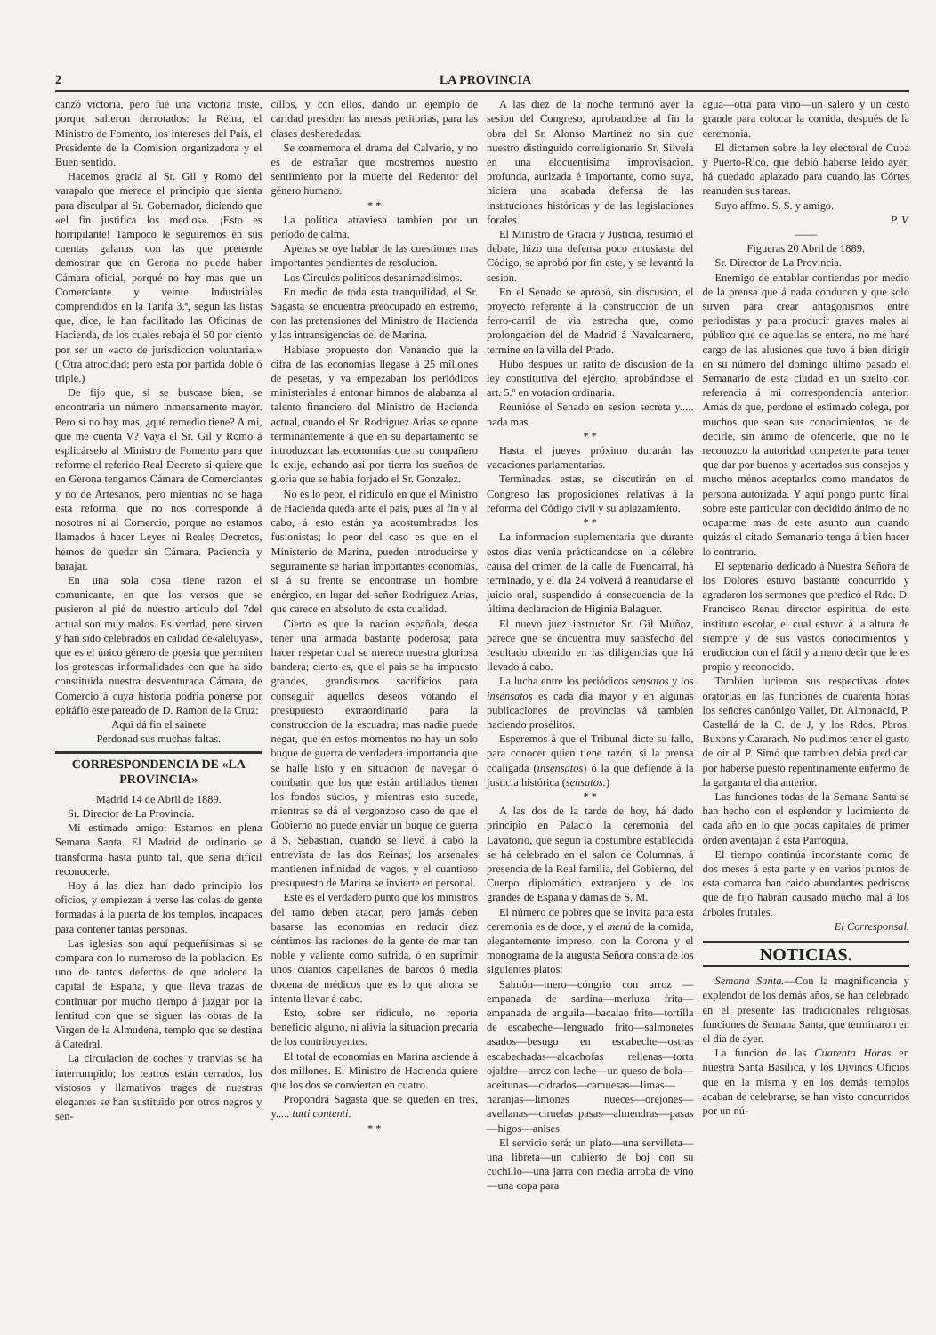2 LA PROVINCIA
canzó victoria, pero fué una victoria triste, porque salieron derrotados: la Reina, el Ministro de Fomento, los intereses del País, el Presidente de la Comision organizadora y el Buen sentido.
Hacemos gracia al Sr. Gil y Romo del varapalo que merece el principio que sienta para disculpar al Sr. Gobernador, diciendo que «el fin justifica los medios». ¡Esto es horripilante! Tampoco le seguiremos en sus cuentas galanas con las que pretende demostrar que en Gerona no puede haber Cámara oficial, porqué no hay mas que un Comerciante y veinte Industriales comprendidos en la Tarifa 3.ª, segun las listas que, dice, le han facilitado las Oficinas de Hacienda, de los cuales rebaja el 50 por ciento por ser un «acto de jurisdiccion voluntaria.» (¡Otra atrocidad; pero esta por partida doble ó triple.)
De fijo que, si se buscase bien, se encontraria un número inmensamente mayor. Pero si no hay mas, ¿qué remedio tiene? A mi, que me cuenta V? Vaya el Sr. Gil y Romo á esplicárselo al Ministro de Fomento para que reforme el referido Real Decreto si quiere que en Gerona tengamos Cámara de Comerciantes y no de Artesanos, pero mientras no se haga esta reforma, que no nos corresponde á nosotros ni al Comercio, porque no estamos llamados á hacer Leyes ni Reales Decretos, hemos de quedar sin Cámara. Paciencia y barajar.
En una sola cosa tiene razon el comunicante, en que los versos que se pusieron al pié de nuestro artículo del 7del actual son muy malos. Es verdad, pero sirven y han sido celebrados en calidad de«aleluyas», que es el único género de poesia que permiten los grotescas informalidades con que ha sido constituida nuestra desventurada Cámara, de Comercio á cuya historia podria ponerse por epitáfio este pareado de D. Ramon de la Cruz:
Aqui dá fin el sainete
Perdonad sus muchas faltas.
CORRESPONDENCIA DE «LA PROVINCIA»
Madrid 14 de Abril de 1889.
Sr. Director de La Provincia.
Mi estimado amigo: Estamos en plena Semana Santa. El Madrid de ordinario se transforma hasta punto tal, que seria difícil reconocerle.
Hoy á las diez han dado principio los oficios, y empiezan á verse las colas de gente formadas á la puerta de los templos, incapaces para contener tantas personas.
Las iglesias son aquí pequeñísimas si se compara con lo numeroso de la poblacion. Es uno de tantos defectos de que adolece la capital de España, y que lleva trazas de continuar por mucho tiempo á juzgar por la lentitud con que se siguen las obras de la Virgen de la Almudena, templo que se destina á Catedral.
La circulacion de coches y tranvias se ha interrumpido; los teatros están cerrados, los vistosos y llamativos trages de nuestras elegantes se han sustituido por otros negros y sen-
cillos, y con ellos, dando un ejemplo de caridad presiden las mesas petitorias, para las clases desheredadas.
Se conmemora el drama del Calvario, y no es de estrañar que mostremos nuestro sentimiento por la muerte del Redentor del género humano.
* *
La política atraviesa tambien por un período de calma.
Apenas se oye hablar de las cuestiones mas importantes pendientes de resolucion.
Los Círculos políticos desanimadísimos.
En medio de toda esta tranquilidad, el Sr. Sagasta se encuentra preocupado en estremo, con las pretensiones del Ministro de Hacienda y las intransigencias del de Marina.
Habíase propuesto don Venancio que la cifra de las economías llegase á 25 millones de pesetas, y ya empezaban los periódicos ministeriales á entonar himnos de alabanza al talento financiero del Ministro de Hacienda actual, cuando el Sr. Rodriguez Arias se opone terminantemente á que en su departamento se introduzcan las economías que su compañero le exije, echando asi por tierra los sueños de gloria que se habia forjado el Sr. Gonzalez.
No es lo peor, el ridículo en que el Ministro de Hacienda queda ante el pais, pues al fin y al cabo, á esto están ya acostumbrados los fusionistas; lo peor del caso es que en el Ministerio de Marina, pueden introducirse y seguramente se harian importantes economías, si á su frente se encontrase un hombre enérgico, en lugar del señor Rodriguez Arias, que carece en absoluto de esta cualidad.
Cierto es que la nacion española, desea tener una armada bastante poderosa; para hacer respetar cual se merece nuestra gloriosa bandera; cierto es, que el pais se ha impuesto grandes, grandisimos sacrificios para conseguir aquellos deseos votando el presupuesto extraordinario para la construccion de la escuadra; mas nadie puede negar, que en estos momentos no hay un solo buque de guerra de verdadera importancia que se halle listo y en situacion de navegar ó combatir, que los que están artillados tienen los fondos súcios, y mientras esto sucede, mientras se dá el vergonzoso caso de que el Gobierno no puede enviar un buque de guerra á S. Sebastian, cuando se llevó á cabo la entrevista de las dos Reinas; los arsenales mantienen infinidad de vagos, y el cuantioso presupuesto de Marina se invierte en personal.
Este es el verdadero punto que los ministros del ramo deben atacar, pero jamás deben basarse las economías en reducir diez céntimos las raciones de la gente de mar tan noble y valiente como sufrida, ó en suprimir unos cuantos capellanes de barcos ó media docena de médicos que es lo que ahora se intenta llevar á cabo.
Esto, sobre ser ridículo, no reporta beneficio alguno, ni alivia la situacion precaria de los contribuyentes.
El total de economías en Marina asciende á dos millones. El Ministro de Hacienda quiere que los dos se conviertan en cuatro.
Propondrá Sagasta que se queden en tres, y..... tutti contenti.
* *
A las diez de la noche terminó ayer la sesion del Congreso, aprobandose al fin la obra del Sr. Alonso Martinez no sin que nuestro distinguido correligionario Sr. Silvela en una elocuentísima improvisacion, profunda, aurizada é importante, como suya, hiciera una acabada defensa de las instituciones históricas y de las legislaciones forales.
El Ministro de Gracia y Justicia, resumió el debate, hizo una defensa poco entusiasta del Código, se aprobó por fin este, y se levantó la sesion.
En el Senado se aprobó, sin discusion, el proyecto referente á la construccion de un ferro-carril de via estrecha que, como prolongacion del de Madrid á Navalcarnero, termine en la villa del Prado.
Hubo despues un ratito de discusion de la ley constitutiva del ejército, aprobándose el art. 5.º en votacion ordinaria.
Reunióse el Senado en sesion secreta y..... nada mas.
* *
Hasta el jueves próximo durarán las vacaciones parlamentarias.
Terminadas estas, se discutirán en el Congreso las proposiciones relativas á la reforma del Código civil y su aplazamiento.
* *
La informacion suplementaria que durante estos dias venia prácticandose en la célebre causa del crimen de la calle de Fuencarral, há terminado, y el dia 24 volverá á reanudarse el juicio oral, suspendido á consecuencia de la última declaracion de Higinia Balaguer.
El nuevo juez instructor Sr. Gil Muñoz, parece que se encuentra muy satisfecho del resultado obtenido en las diligencias que há llevado á cabo.
La lucha entre los periódicos sensatos y los insensatos es cada dia mayor y en algunas publicaciones de provincias vá tambien haciendo prosélitos.
Esperemos á que el Tribunal dicte su fallo, para conocer quien tiene razón, si la prensa coaligada (insensatos) ó la que defiende á la justicia histórica (sensatos.)
* *
A las dos de la tarde de hoy, há dado principio en Palacio la ceremonia del Lavatorio, que segun la costumbre establecida se há celebrado en el salon de Columnas, á presencia de la Real familia, del Gobierno, del Cuerpo diplomático extranjero y de los grandes de España y damas de S. M.
El número de pobres que se invita para esta ceremonia es de doce, y el menú de la comida, elegantemente impreso, con la Corona y el monograma de la augusta Señora consta de los siguientes platos:
Salmón—mero—cóngrio con arroz —empanada de sardina—merluza frita—empanada de anguila—bacalao frito—tortilla de escabeche—lenguado frito—salmonetes asados—besugo en escabeche—ostras escabechadas—alcachofas rellenas—torta ojaldre—arroz con leche—un queso de bola—aceitunas—cidrados—camuesas—limas—naranjas—limones nueces—orejones—avellanas—ciruelas pasas—almendras—pasas—higos—anises.
El servicio será: un plato—una servilleta—una libreta—un cubierto de boj con su cuchillo—una jarra con media arroba de vino—una copa para
agua—otra para vino—un salero y un cesto grande para colocar la comida, después de la ceremonia.
El dictamen sobre la ley electoral de Cuba y Puerto-Rico, que debió haberse leido ayer, há quedado aplazado para cuando las Córtes reanuden sus tareas.
Suyo affmo. S. S. y amigo.
P. V.
——
Figueras 20 Abril de 1889.
Sr. Director de La Provincia.
Enemigo de entablar contiendas por medio de la prensa que á nada conducen y que solo sirven para crear antagonismos entre periodistas y para producir graves males al público que de aquellas se entera, no me haré cargo de las alusiones que tuvo á bien dirigir en su número del domingo último pasado el Semanario de esta ciudad en un suelto con referencia á mi correspondencia anterior: Amás de que, perdone el estimado colega, por muchos que sean sus conocimientos, he de decirle, sin ánimo de ofenderle, que no le reconozco la autoridad competente para tener que dar por buenos y acertados sus consejos y mucho ménos aceptarlos como mandatos de persona autorizada. Y aquí pongo punto final sobre este particular con decidido ánimo de no ocuparme mas de este asunto aun cuando quizás el citado Semanario tenga á bien hacer lo contrario.
El septenario dedicado á Nuestra Señora de los Dolores estuvo bastante concurrido y agradaron los sermones que predicó el Rdo. D. Francisco Renau director espiritual de este instituto escolar, el cual estuvo á la altura de siempre y de sus vastos conocimientos y erudiccion con el fácil y ameno decir que le es propio y reconocido.
Tambien lucieron sus respectivas dotes oratorias en las funciones de cuarenta horas los señores canónigo Vallet, Dr. Almonacid, P. Castellá de la C. de J, y los Rdos. Pbros. Buxons y Cararach. No pudimos tener el gusto de oir al P. Simó que tambien debia predicar, por haberse puesto repentinamente enfermo de la garganta el dia anterior.
Las funciones todas de la Semana Santa se han hecho con el esplendor y lucimiento de cada año en lo que pocas capitales de primer órden aventajan á esta Parroquia.
El tiempo continúa inconstante como de dos meses á esta parte y en varios puntos de esta comarca han caido abundantes pedriscos que de fijo habrán causado mucho mal á los árboles frutales.
El Corresponsal.
NOTICIAS.
Semana Santa.—Con la magnificencia y explendor de los demás años, se han celebrado en el presente las tradicionales religiosas funciones de Semana Santa, que terminaron en el dia de ayer.
La funcion de las Cuarenta Horas en nuestra Santa Basílica, y los Divinos Oficios que en la misma y en los demás templos acaban de celebrarse, se han visto concurridos por un nú-